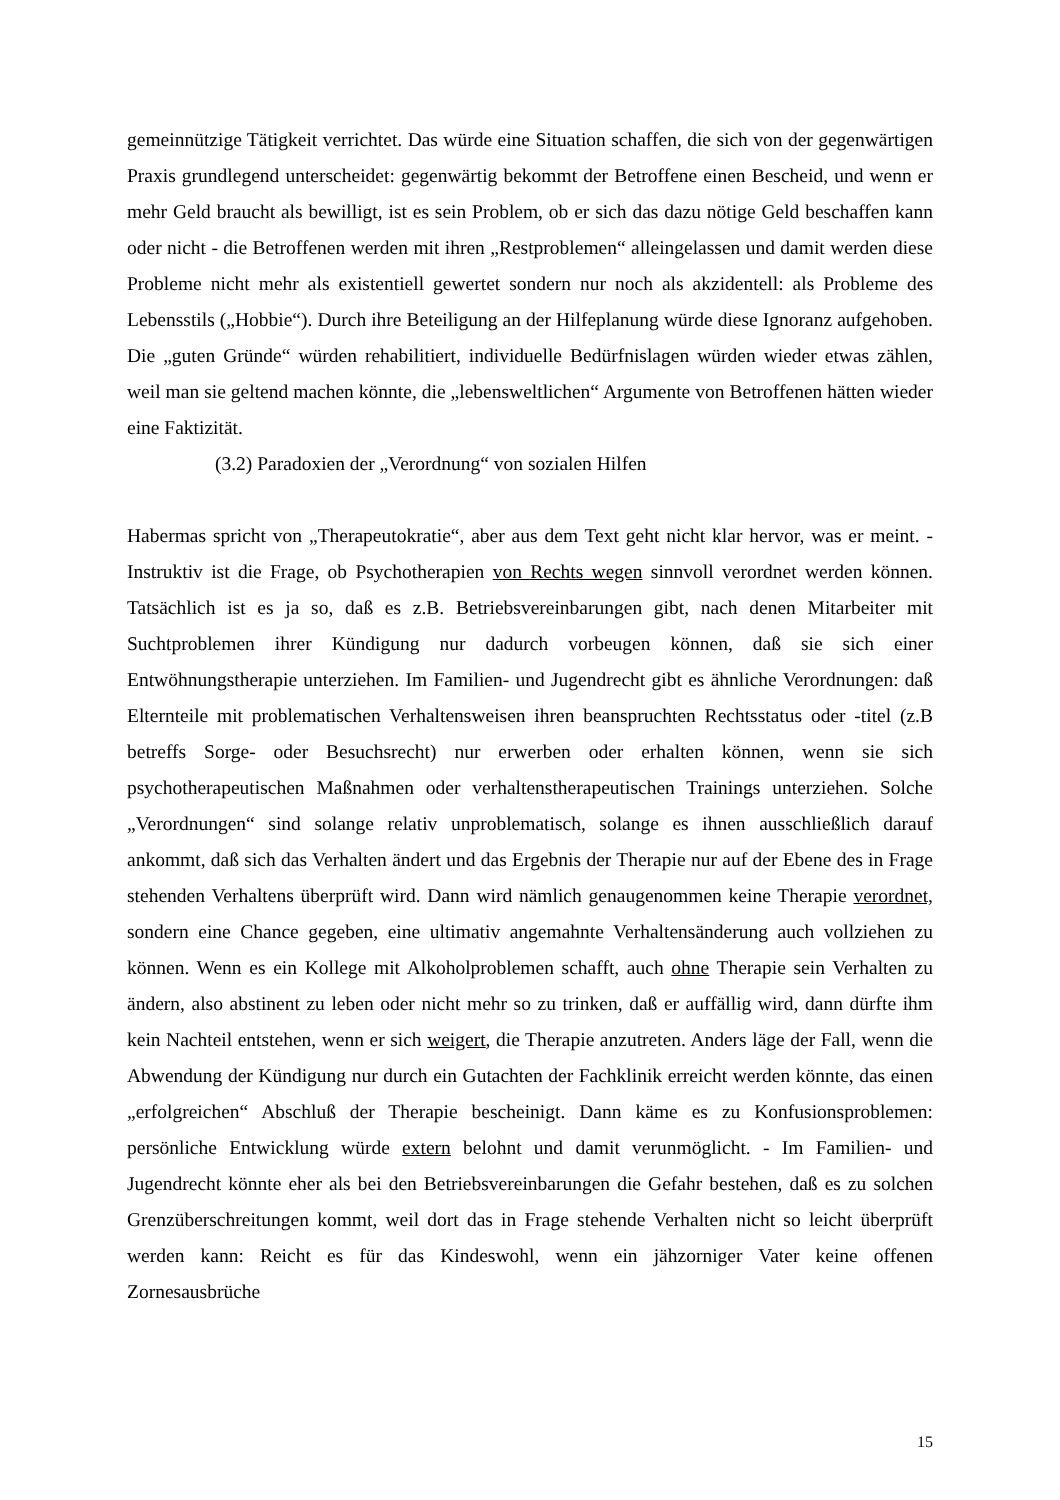gemeinnützige Tätigkeit verrichtet. Das würde eine Situation schaffen, die sich von der gegenwärtigen Praxis grundlegend unterscheidet: gegenwärtig bekommt der Betroffene einen Bescheid, und wenn er mehr Geld braucht als bewilligt, ist es sein Problem, ob er sich das dazu nötige Geld beschaffen kann oder nicht - die Betroffenen werden mit ihren „Restproblemen“ alleingelassen und damit werden diese Probleme nicht mehr als existentiell gewertet sondern nur noch als akzidentell: als Probleme des Lebensstils („Hobbie“). Durch ihre Beteiligung an der Hilfeplanung würde diese Ignoranz aufgehoben. Die „guten Gründe“ würden rehabilitiert, individuelle Bedürfnislagen würden wieder etwas zählen, weil man sie geltend machen könnte, die „lebensweltlichen“ Argumente von Betroffenen hätten wieder eine Faktizität.
(3.2) Paradoxien der „Verordnung“ von sozialen Hilfen
Habermas spricht von „Therapeutokratie“, aber aus dem Text geht nicht klar hervor, was er meint. - Instruktiv ist die Frage, ob Psychotherapien von Rechts wegen sinnvoll verordnet werden können. Tatsächlich ist es ja so, daß es z.B. Betriebsvereinbarungen gibt, nach denen Mitarbeiter mit Suchtproblemen ihrer Kündigung nur dadurch vorbeugen können, daß sie sich einer Entwöhnungstherapie unterziehen. Im Familien- und Jugendrecht gibt es ähnliche Verordnungen: daß Elternteile mit problematischen Verhaltensweisen ihren beanspruchten Rechtsstatus oder -titel (z.B betreffs Sorge- oder Besuchsrecht) nur erwerben oder erhalten können, wenn sie sich psychotherapeutischen Maßnahmen oder verhaltenstherapeutischen Trainings unterziehen. Solche „Verordnungen“ sind solange relativ unproblematisch, solange es ihnen ausschließlich darauf ankommt, daß sich das Verhalten ändert und das Ergebnis der Therapie nur auf der Ebene des in Frage stehenden Verhaltens überprüft wird. Dann wird nämlich genaugenommen keine Therapie verordnet, sondern eine Chance gegeben, eine ultimativ angemahnte Verhaltensänderung auch vollziehen zu können. Wenn es ein Kollege mit Alkoholproblemen schafft, auch ohne Therapie sein Verhalten zu ändern, also abstinent zu leben oder nicht mehr so zu trinken, daß er auffällig wird, dann dürfte ihm kein Nachteil entstehen, wenn er sich weigert, die Therapie anzutreten. Anders läge der Fall, wenn die Abwendung der Kündigung nur durch ein Gutachten der Fachklinik erreicht werden könnte, das einen „erfolgreichen“ Abschluß der Therapie bescheinigt. Dann käme es zu Konfusionsproblemen: persönliche Entwicklung würde extern belohnt und damit verunmöglicht. - Im Familien- und Jugendrecht könnte eher als bei den Betriebsvereinbarungen die Gefahr bestehen, daß es zu solchen Grenzüberschreitungen kommt, weil dort das in Frage stehende Verhalten nicht so leicht überprüft werden kann: Reicht es für das Kindeswohl, wenn ein jähzorniger Vater keine offenen Zornesausbrüche
15